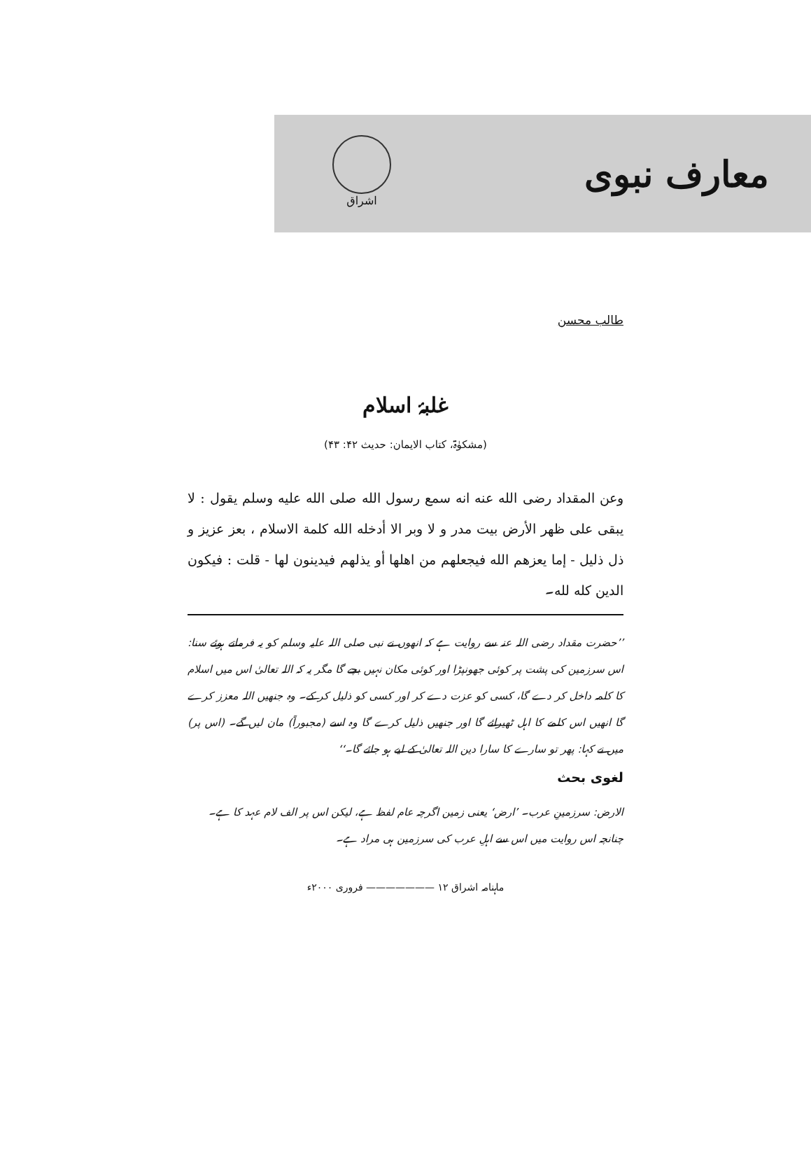معارف نبوی
اشراق
طالب محسن
غلبۂ اسلام
(مشکوٰۃ، کتاب الایمان: حدیث ۴۲: ۴۳)
وعن المقداد رضی الله عنه انه سمع رسول الله صلی الله علیه وسلم یقول : لا یبقی علی ظهر الأرض بیت مدر و لا وبر الا أدخله الله كلمة الاسلام ، بعز عزیز و ذل ذلیل - إما یعزهم الله فیجعلهم من اهلها أو یذلهم فیدینون لها - قلت : فیکون الدین كله لله۔
’’حضرت مقداد رضی اللہ عنہ سے روایت ہے کہ انھوں نے نبی صلی اللہ علیہ وسلم کو یہ فرماتے ہوئے سنا: اس سرزمین کی پشت پر کوئی جھونپڑا اور کوئی مکان نہیں بچے گا مگر یہ کہ اللہ تعالیٰ اس میں اسلام کا کلمہ داخل کر دے گا، کسی کو عزت دے کر اور کسی کو ذلیل کر کے۔ وہ جنھیں اللہ معزز کرے گا انھیں اس کلمے کا اہل ٹھیرائے گا اور جنھیں ذلیل کرے گا وہ اسے (مجبوراً) مان لیں گے۔ (اس پر) میں نے کہا: پھر تو سارے کا سارا دین اللہ تعالیٰ کے لیے ہو جائے گا۔‘‘
لغوی بحث
الارض: سرزمینِ عرب۔ ’ارض‘ یعنی زمین اگرچہ عام لفظ ہے، لیکن اس پر الف لام عہد کا ہے۔ چنانچہ اس روایت میں اس سے اہلِ عرب کی سرزمین ہی مراد ہے۔
ماہنامہ اشراق ۱۲ ——————— فروری ۲۰۰۰ء